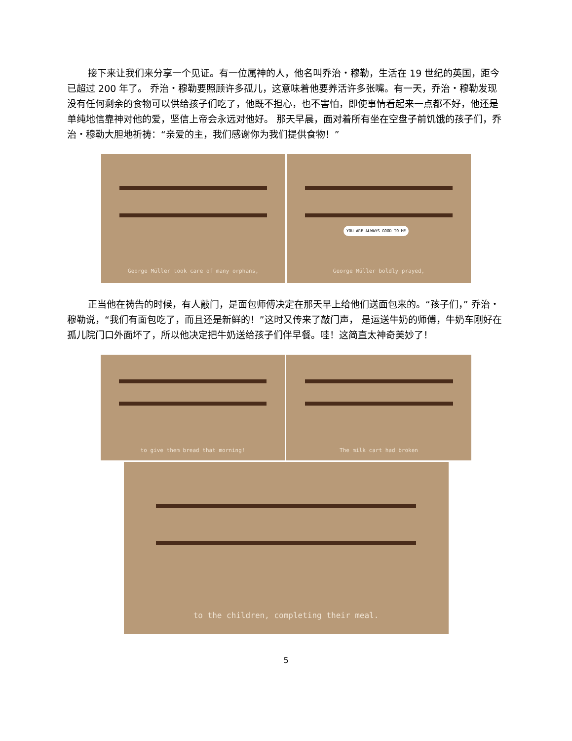接下来让我们来分享一个见证。有一位属神的人，他名叫乔治・穆勒，生活在 19 世纪的英国，距今已超过 200 年了。 乔治・穆勒要照顾许多孤儿，这意味着他要养活许多张嘴。有一天，乔治・穆勒发现没有任何剩余的食物可以供给孩子们吃了，他既不担心，也不害怕，即使事情看起来一点都不好，他还是单纯地信靠神对他的爱，坚信上帝会永远对他好。 那天早晨，面对着所有坐在空盘子前饥饿的孩子们，乔治・穆勒大胆地祈祷：“亲爱的主，我们感谢你为我们提供食物！”
George Müller took care of many orphans,
YOU ARE ALWAYS GOOD TO ME
George Müller boldly prayed,
正当他在祷告的时候，有人敲门，是面包师傅决定在那天早上给他们送面包来的。“孩子们，” 乔治・穆勒说，“我们有面包吃了，而且还是新鲜的！”这时又传来了敲门声， 是运送牛奶的师傅，牛奶车刚好在孤儿院门口外面坏了，所以他决定把牛奶送给孩子们伴早餐。哇！这简直太神奇美妙了！
to give them bread that morning! The milk cart had broken
to the children, completing their meal.
5